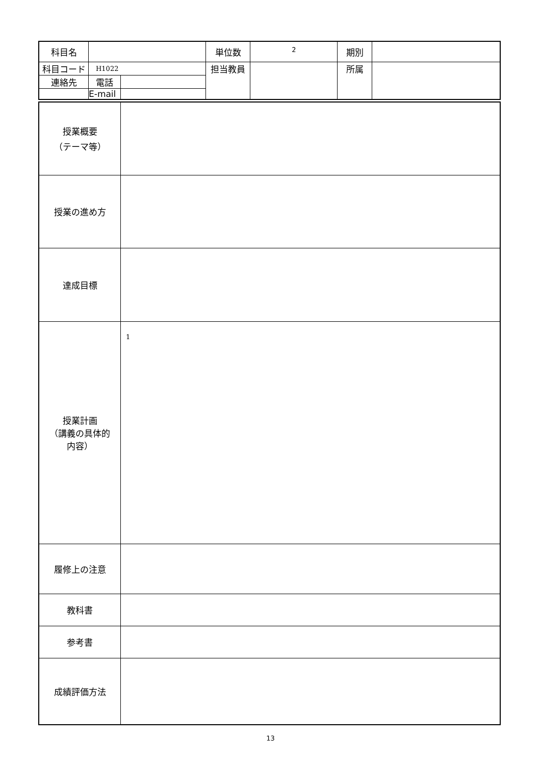| 科目名 | | | 単位数 | 2 | 期別 | |
| 科目コード | H1022 | | 担当教員 | | 所属 | |
| 連絡先 | 電話 | | | | | |
| | E-mail | | | | | |
| 授業概要 （テーマ等） | |
| 授業の進め方 | |
| 達成目標 | |
| 授業計画 （講義の具体的 内容） | 1 |
| 履修上の注意 | |
| 教科書 | |
| 参考書 | |
| 成績評価方法 | |
13